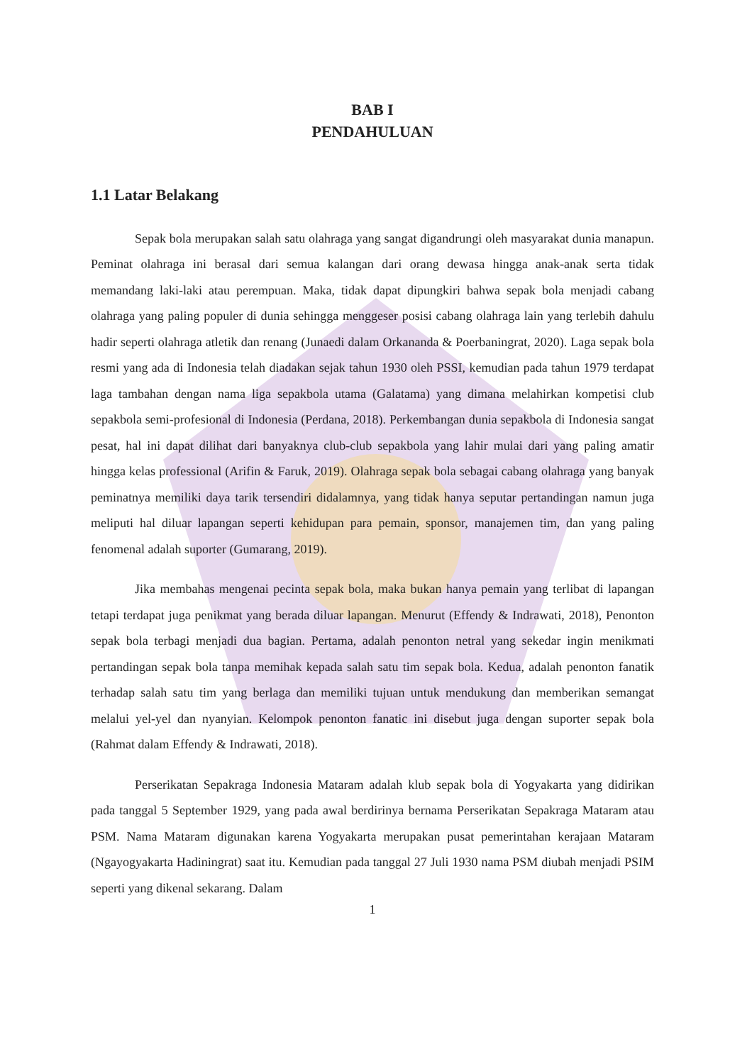BAB I
PENDAHULUAN
1.1 Latar Belakang
Sepak bola merupakan salah satu olahraga yang sangat digandrungi oleh masyarakat dunia manapun. Peminat olahraga ini berasal dari semua kalangan dari orang dewasa hingga anak-anak serta tidak memandang laki-laki atau perempuan. Maka, tidak dapat dipungkiri bahwa sepak bola menjadi cabang olahraga yang paling populer di dunia sehingga menggeser posisi cabang olahraga lain yang terlebih dahulu hadir seperti olahraga atletik dan renang (Junaedi dalam Orkananda & Poerbaningrat, 2020). Laga sepak bola resmi yang ada di Indonesia telah diadakan sejak tahun 1930 oleh PSSI, kemudian pada tahun 1979 terdapat laga tambahan dengan nama liga sepakbola utama (Galatama) yang dimana melahirkan kompetisi club sepakbola semi-profesional di Indonesia (Perdana, 2018). Perkembangan dunia sepakbola di Indonesia sangat pesat, hal ini dapat dilihat dari banyaknya club-club sepakbola yang lahir mulai dari yang paling amatir hingga kelas professional (Arifin & Faruk, 2019). Olahraga sepak bola sebagai cabang olahraga yang banyak peminatnya memiliki daya tarik tersendiri didalamnya, yang tidak hanya seputar pertandingan namun juga meliputi hal diluar lapangan seperti kehidupan para pemain, sponsor, manajemen tim, dan yang paling fenomenal adalah suporter (Gumarang, 2019).
Jika membahas mengenai pecinta sepak bola, maka bukan hanya pemain yang terlibat di lapangan tetapi terdapat juga penikmat yang berada diluar lapangan. Menurut (Effendy & Indrawati, 2018), Penonton sepak bola terbagi menjadi dua bagian. Pertama, adalah penonton netral yang sekedar ingin menikmati pertandingan sepak bola tanpa memihak kepada salah satu tim sepak bola. Kedua, adalah penonton fanatik terhadap salah satu tim yang berlaga dan memiliki tujuan untuk mendukung dan memberikan semangat melalui yel-yel dan nyanyian. Kelompok penonton fanatic ini disebut juga dengan suporter sepak bola (Rahmat dalam Effendy & Indrawati, 2018).
Perserikatan Sepakraga Indonesia Mataram adalah klub sepak bola di Yogyakarta yang didirikan pada tanggal 5 September 1929, yang pada awal berdirinya bernama Perserikatan Sepakraga Mataram atau PSM. Nama Mataram digunakan karena Yogyakarta merupakan pusat pemerintahan kerajaan Mataram (Ngayogyakarta Hadiningrat) saat itu. Kemudian pada tanggal 27 Juli 1930 nama PSM diubah menjadi PSIM seperti yang dikenal sekarang. Dalam
1